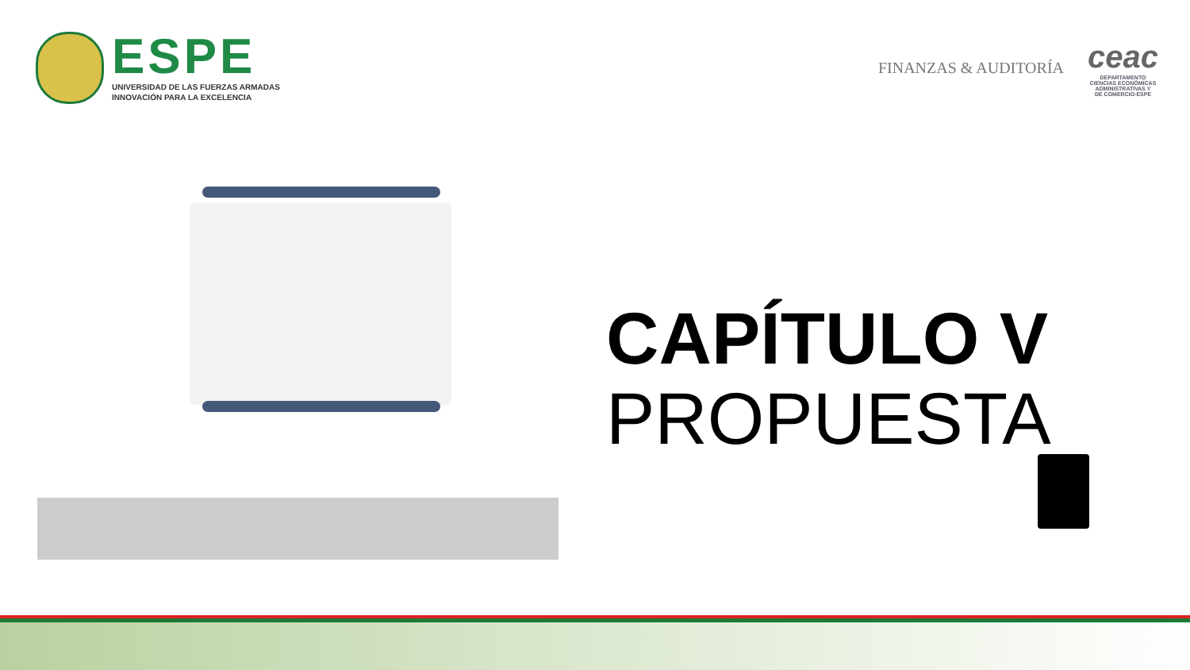ESPE
UNIVERSIDAD DE LAS FUERZAS ARMADAS
INNOVACIÓN PARA LA EXCELENCIA
FINANZAS & AUDITORÍA
ceac
DEPARTAMENTO
CIENCIAS ECONÓMICAS
ADMINISTRATIVAS Y
DE COMERCIO-ESPE
CAPÍTULO V
PROPUESTA